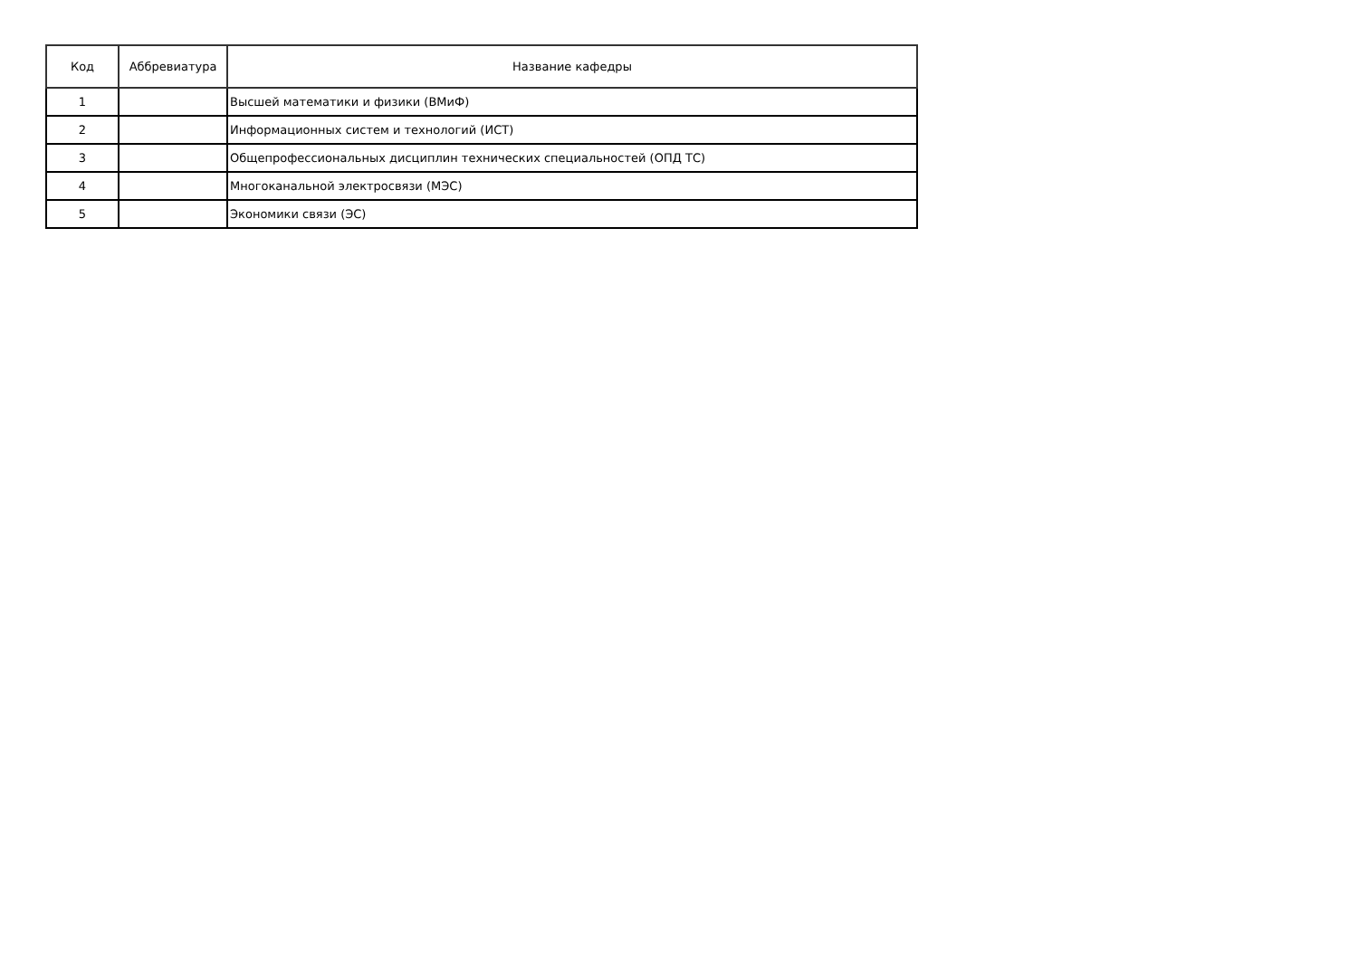| Код | Аббревиатура | Название кафедры |
| --- | --- | --- |
| 1 | | Высшей математики и физики (ВМиФ) |
| 2 | | Информационных систем и технологий (ИСТ) |
| 3 | | Общепрофессиональных дисциплин технических специальностей (ОПД ТС) |
| 4 | | Многоканальной электросвязи (МЭС) |
| 5 | | Экономики связи (ЭС) |